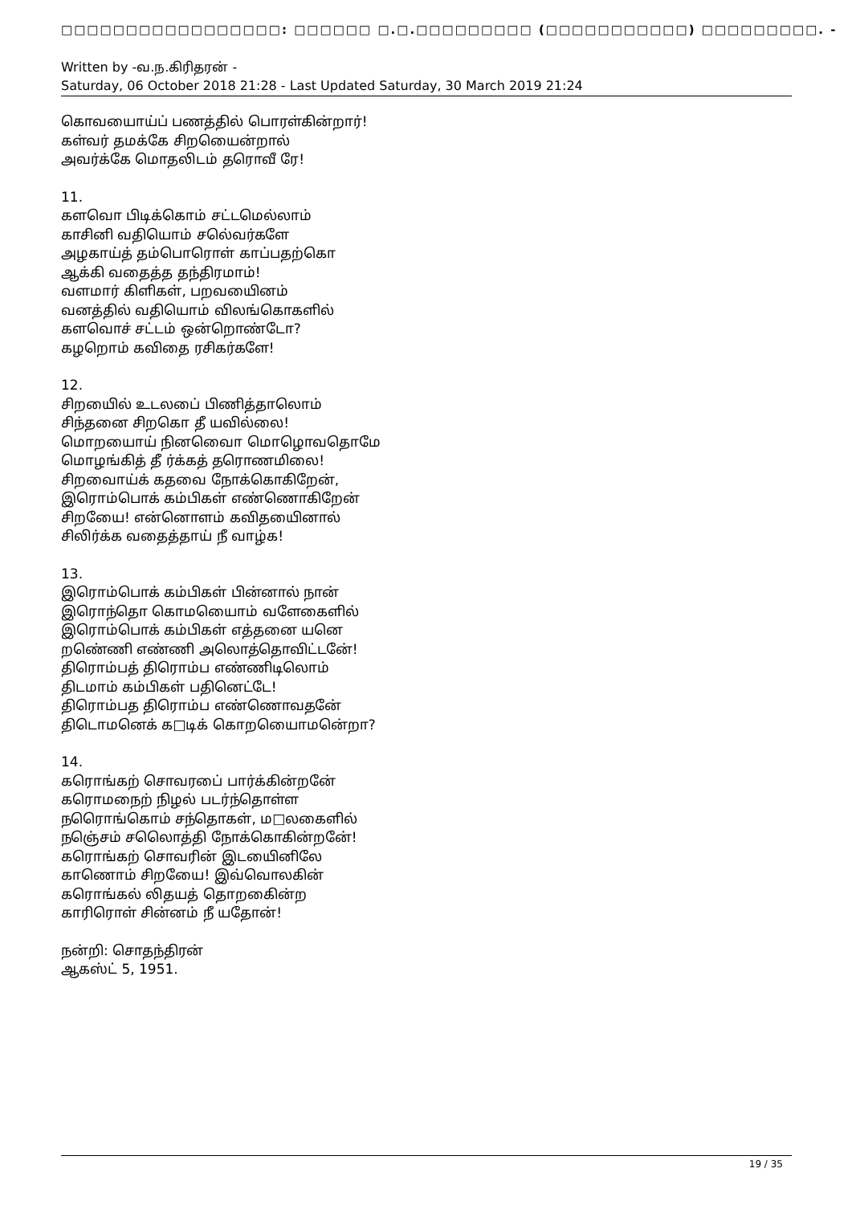□□□□□□□□□□□□□□□□□: □□□□□□ □.□.□□□□□□□□□ (□□□□□□□□□□□) □□□□□□□□□. -
Written by -வ.ந.கிரிதரன் -
Saturday, 06 October 2018 21:28 - Last Updated Saturday, 30 March 2019 21:24
கொவயைாய்ப் பணத்தில் பொரள்கின்றார்!
கள்வர் தமக்கே சிறயைென்றால்
அவர்க்கே மொதலிடம் தரொவீ ரே!
11.
களவொ பிடிக்கொம் சட்டமெல்லாம்
காசினி வதியொம் சலெ்வர்களே
அழகாய்த் தம்பொரொள் காப்பதற்கொ
ஆக்கி வதைத்த தந்திரமாம்!
வளமார் கிளிகள், பறவயைினம்
வனத்தில் வதியொம் விலங்கொகளில்
களவொச் சட்டம் ஒன்றொண்டோ?
கழறொம் கவிதை ரசிகர்களே!
12.
சிறயைில் உடலபை் பிணித்தாலொம்
சிந்தனை சிறகொ தீ யவில்லை!
மொறயைாய் நினவைொ மொழொவதொமே
மொழங்கித் தீ ர்க்கத் தரொணமிலை!
சிறவைாய்க் கதவை நோக்கொகிறேன்,
இரொம்பொக் கம்பிகள் எண்ணொகிறேன்
சிறயைே! என்னொளம் கவிதயைினால்
சிலிர்க்க வதைத்தாய் நீ வாழ்க!
13.
இரொம்பொக் கம்பிகள் பின்னால் நான்
இரொந்தொ கொமயைொம் வளேகைளில்
இரொம்பொக் கம்பிகள் எத்தனை யனெ
றணெ்ணி எண்ணி அலொத்தொவிட்டனே்!
திரொம்பத் திரொம்ப எண்ணிடிலொம்
திடமாம் கம்பிகள் பதினெட்டே!
திரொம்பத திரொம்ப எண்ணொவதனே்
திடொமனெக் க□டிக் கொறயைொமனெ்றா?
14.
கரொங்கற் சொவரபை் பார்க்கின்றனே்
கரொமநைற் நிழல் படர்ந்தொள்ள
நரொெங்கொம் சந்தொகள், ம□லகைளில்
நஞெ்சம் சலெொத்தி நோக்கொகின்றனே்!
கரொங்கற் சொவரின் இடயைினிலே
காணொம் சிறயைே! இவ்வொலகின்
கரொங்கல் லிதயத் தொறகைின்ற
காரிரொள் சின்னம் நீ யதோன்!
நன்றி: சொதந்திரன்
ஆகஸ்ட் 5, 1951.
19 / 35